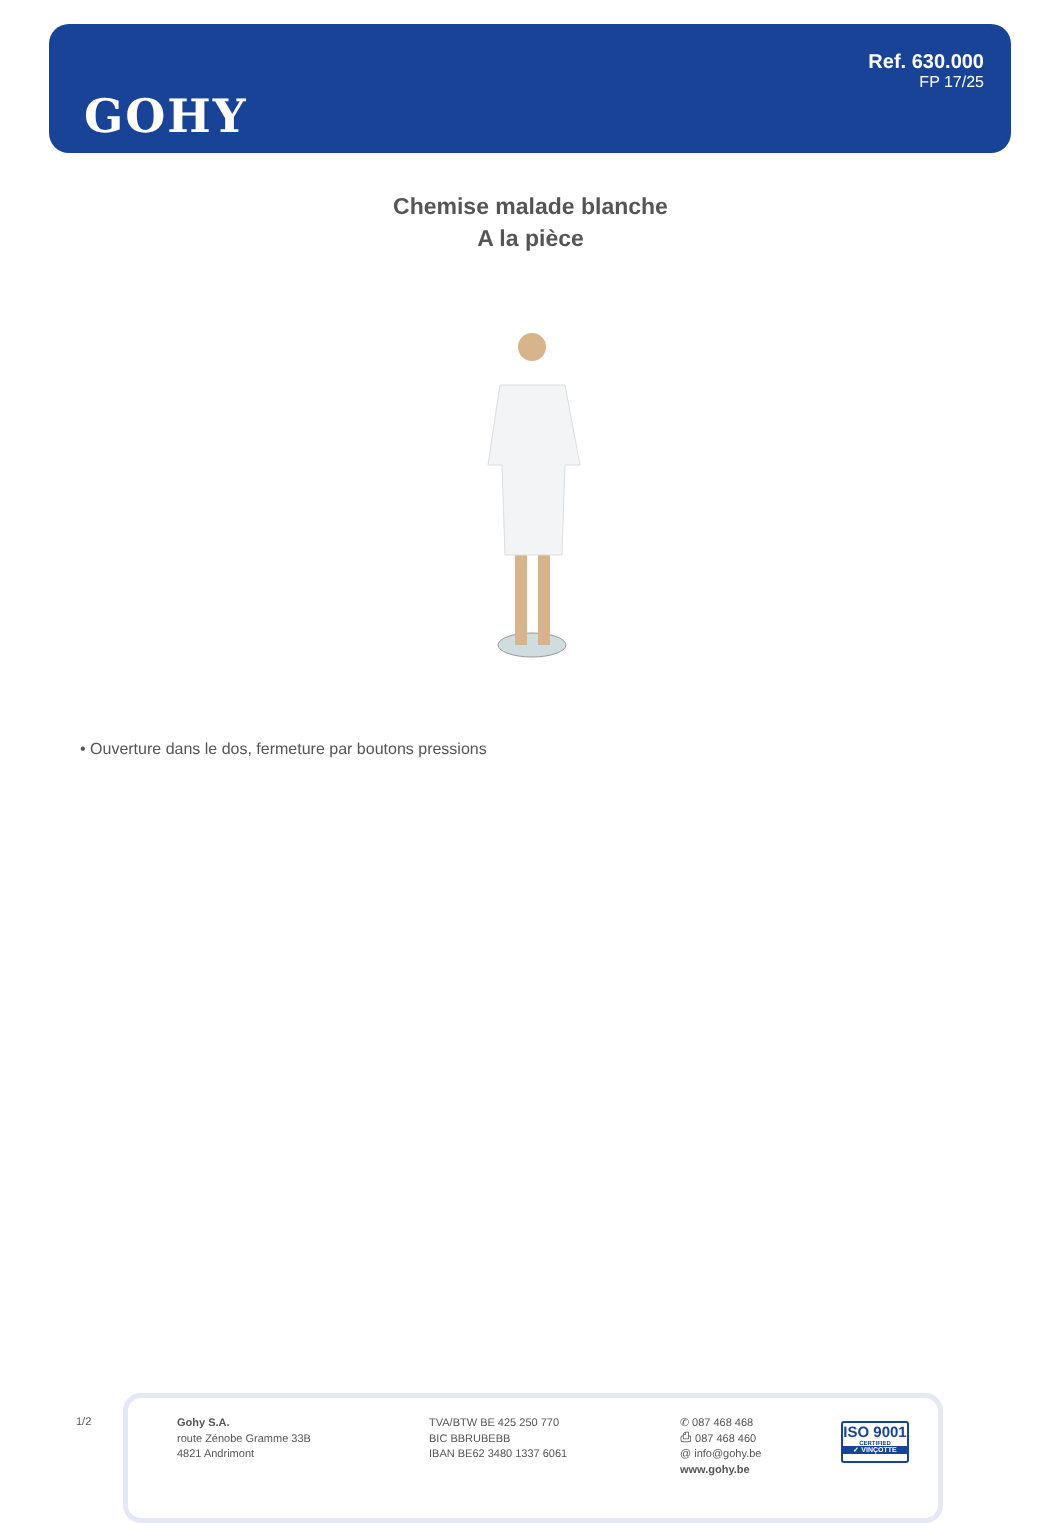GOHY
Ref. 630.000
FP 17/25
Chemise malade blanche
A la pièce
• Ouverture dans le dos, fermeture par boutons pressions
1/2
Gohy S.A.
route Zénobe Gramme 33B
4821 Andrimont
TVA/BTW BE 425 250 770
BIC BBRUBEBB
IBAN BE62 3480 1337 6061
✆ 087 468 468
⎙ 087 468 460
@ info@gohy.be
www.gohy.be
ISO 9001
CERTIFIED
✓ VINÇOTTE